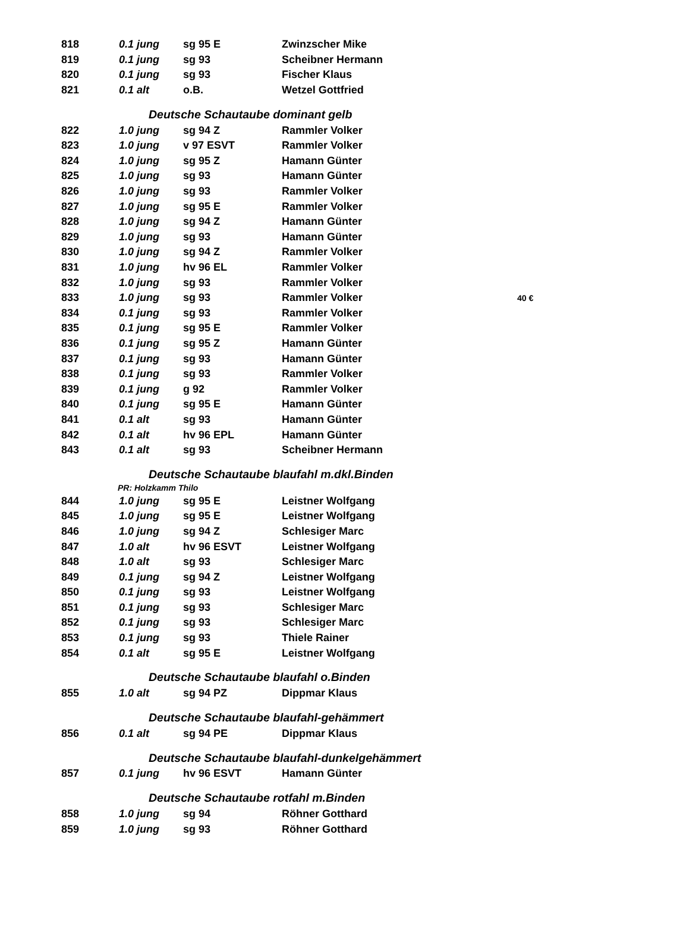| 818 | 0.1 jung | sg 95 E | Zwinzscher Mike | |
| 819 | 0.1 jung | sg 93 | Scheibner Hermann | |
| 820 | 0.1 jung | sg 93 | Fischer Klaus | |
| 821 | 0.1 alt | o.B. | Wetzel Gottfried | |
| Deutsche Schautaube dominant gelb | | | | |
| 822 | 1.0 jung | sg 94 Z | Rammler Volker | |
| 823 | 1.0 jung | v 97 ESVT | Rammler Volker | |
| 824 | 1.0 jung | sg 95 Z | Hamann Günter | |
| 825 | 1.0 jung | sg 93 | Hamann Günter | |
| 826 | 1.0 jung | sg 93 | Rammler Volker | |
| 827 | 1.0 jung | sg 95 E | Rammler Volker | |
| 828 | 1.0 jung | sg 94 Z | Hamann Günter | |
| 829 | 1.0 jung | sg 93 | Hamann Günter | |
| 830 | 1.0 jung | sg 94 Z | Rammler Volker | |
| 831 | 1.0 jung | hv 96 EL | Rammler Volker | |
| 832 | 1.0 jung | sg 93 | Rammler Volker | |
| 833 | 1.0 jung | sg 93 | Rammler Volker | 40 € |
| 834 | 0.1 jung | sg 93 | Rammler Volker | |
| 835 | 0.1 jung | sg 95 E | Rammler Volker | |
| 836 | 0.1 jung | sg 95 Z | Hamann Günter | |
| 837 | 0.1 jung | sg 93 | Hamann Günter | |
| 838 | 0.1 jung | sg 93 | Rammler Volker | |
| 839 | 0.1 jung | g 92 | Rammler Volker | |
| 840 | 0.1 jung | sg 95 E | Hamann Günter | |
| 841 | 0.1 alt | sg 93 | Hamann Günter | |
| 842 | 0.1 alt | hv 96 EPL | Hamann Günter | |
| 843 | 0.1 alt | sg 93 | Scheibner Hermann | |
| Deutsche Schautaube blaufahl m.dkl.Binden | | | | |
| PR: Holzkamm Thilo | | | | |
| 844 | 1.0 jung | sg 95 E | Leistner Wolfgang | |
| 845 | 1.0 jung | sg 95 E | Leistner Wolfgang | |
| 846 | 1.0 jung | sg 94 Z | Schlesiger Marc | |
| 847 | 1.0 alt | hv 96 ESVT | Leistner Wolfgang | |
| 848 | 1.0 alt | sg 93 | Schlesiger Marc | |
| 849 | 0.1 jung | sg 94 Z | Leistner Wolfgang | |
| 850 | 0.1 jung | sg 93 | Leistner Wolfgang | |
| 851 | 0.1 jung | sg 93 | Schlesiger Marc | |
| 852 | 0.1 jung | sg 93 | Schlesiger Marc | |
| 853 | 0.1 jung | sg 93 | Thiele Rainer | |
| 854 | 0.1 alt | sg 95 E | Leistner Wolfgang | |
| Deutsche Schautaube blaufahl o.Binden | | | | |
| 855 | 1.0 alt | sg 94 PZ | Dippmar Klaus | |
| Deutsche Schautaube blaufahl-gehämmert | | | | |
| 856 | 0.1 alt | sg 94 PE | Dippmar Klaus | |
| Deutsche Schautaube blaufahl-dunkelgehämmert | | | | |
| 857 | 0.1 jung | hv 96 ESVT | Hamann Günter | |
| Deutsche Schautaube rotfahl m.Binden | | | | |
| 858 | 1.0 jung | sg 94 | Röhner Gotthard | |
| 859 | 1.0 jung | sg 93 | Röhner Gotthard | |